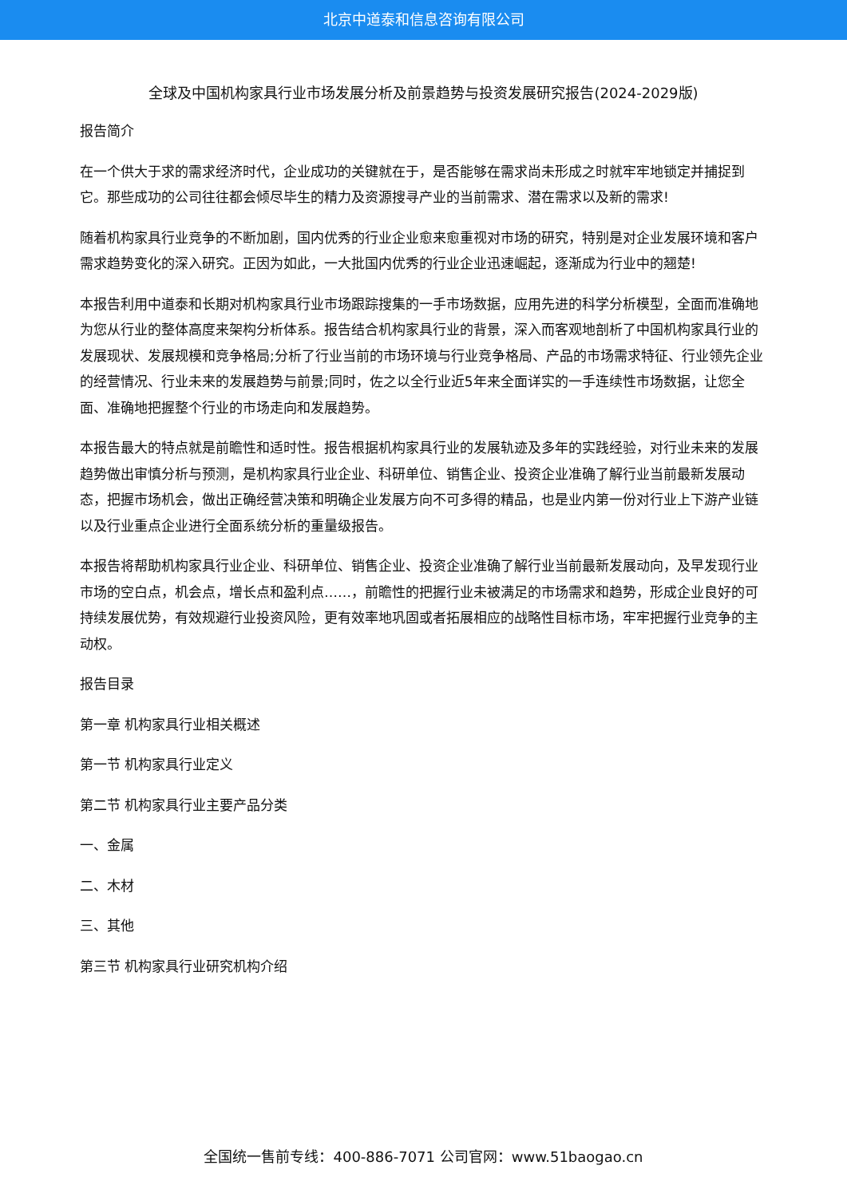北京中道泰和信息咨询有限公司
全球及中国机构家具行业市场发展分析及前景趋势与投资发展研究报告(2024-2029版)
报告简介
在一个供大于求的需求经济时代，企业成功的关键就在于，是否能够在需求尚未形成之时就牢牢地锁定并捕捉到它。那些成功的公司往往都会倾尽毕生的精力及资源搜寻产业的当前需求、潜在需求以及新的需求!
随着机构家具行业竞争的不断加剧，国内优秀的行业企业愈来愈重视对市场的研究，特别是对企业发展环境和客户需求趋势变化的深入研究。正因为如此，一大批国内优秀的行业企业迅速崛起，逐渐成为行业中的翘楚!
本报告利用中道泰和长期对机构家具行业市场跟踪搜集的一手市场数据，应用先进的科学分析模型，全面而准确地为您从行业的整体高度来架构分析体系。报告结合机构家具行业的背景，深入而客观地剖析了中国机构家具行业的发展现状、发展规模和竞争格局;分析了行业当前的市场环境与行业竞争格局、产品的市场需求特征、行业领先企业的经营情况、行业未来的发展趋势与前景;同时，佐之以全行业近5年来全面详实的一手连续性市场数据，让您全面、准确地把握整个行业的市场走向和发展趋势。
本报告最大的特点就是前瞻性和适时性。报告根据机构家具行业的发展轨迹及多年的实践经验，对行业未来的发展趋势做出审慎分析与预测，是机构家具行业企业、科研单位、销售企业、投资企业准确了解行业当前最新发展动态，把握市场机会，做出正确经营决策和明确企业发展方向不可多得的精品，也是业内第一份对行业上下游产业链以及行业重点企业进行全面系统分析的重量级报告。
本报告将帮助机构家具行业企业、科研单位、销售企业、投资企业准确了解行业当前最新发展动向，及早发现行业市场的空白点，机会点，增长点和盈利点……，前瞻性的把握行业未被满足的市场需求和趋势，形成企业良好的可持续发展优势，有效规避行业投资风险，更有效率地巩固或者拓展相应的战略性目标市场，牢牢把握行业竞争的主动权。
报告目录
第一章 机构家具行业相关概述
第一节 机构家具行业定义
第二节 机构家具行业主要产品分类
一、金属
二、木材
三、其他
第三节 机构家具行业研究机构介绍
全国统一售前专线：400-886-7071 公司官网：www.51baogao.cn